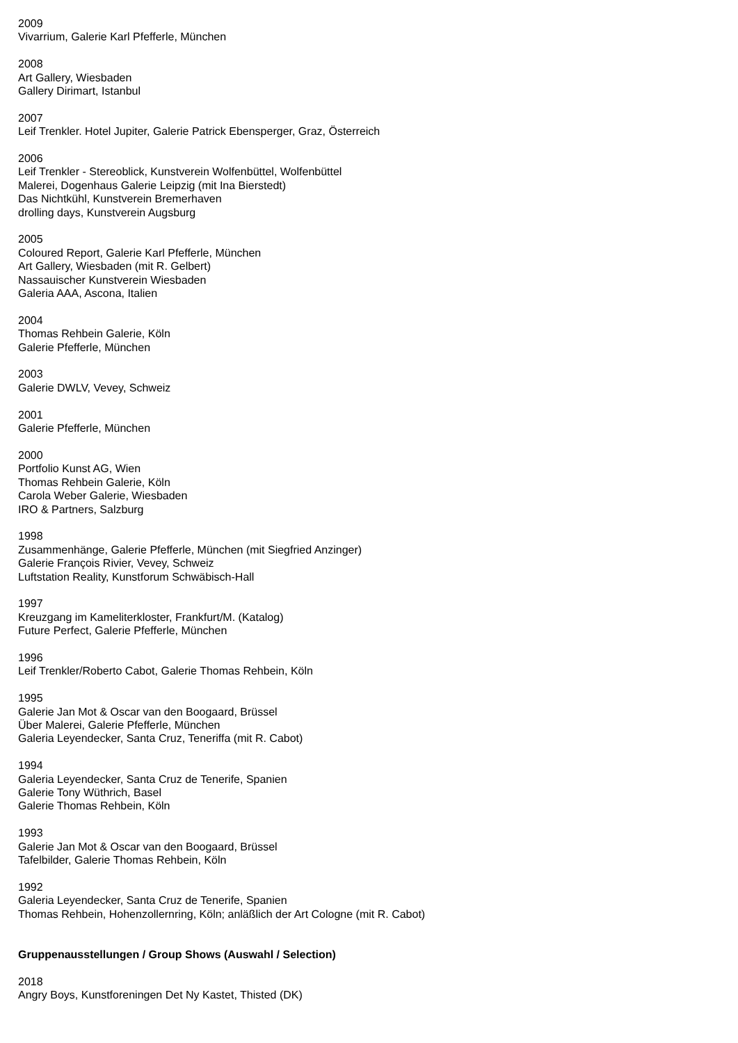2009
Vivarrium, Galerie Karl Pfefferle, München
2008
Art Gallery, Wiesbaden
Gallery Dirimart, Istanbul
2007
Leif Trenkler. Hotel Jupiter, Galerie Patrick Ebensperger, Graz, Österreich
2006
Leif Trenkler - Stereoblick, Kunstverein Wolfenbüttel, Wolfenbüttel
Malerei, Dogenhaus Galerie Leipzig (mit Ina Bierstedt)
Das Nichtkühl, Kunstverein Bremerhaven
drolling days, Kunstverein Augsburg
2005
Coloured Report, Galerie Karl Pfefferle, München
Art Gallery, Wiesbaden (mit R. Gelbert)
Nassauischer Kunstverein Wiesbaden
Galeria AAA, Ascona, Italien
2004
Thomas Rehbein Galerie, Köln
Galerie Pfefferle, München
2003
Galerie DWLV, Vevey, Schweiz
2001
Galerie Pfefferle, München
2000
Portfolio Kunst AG, Wien
Thomas Rehbein Galerie, Köln
Carola Weber Galerie, Wiesbaden
IRO & Partners, Salzburg
1998
Zusammenhänge, Galerie Pfefferle, München (mit Siegfried Anzinger)
Galerie François Rivier, Vevey, Schweiz
Luftstation Reality, Kunstforum Schwäbisch-Hall
1997
Kreuzgang im Kameliterkloster, Frankfurt/M. (Katalog)
Future Perfect, Galerie Pfefferle, München
1996
Leif Trenkler/Roberto Cabot, Galerie Thomas Rehbein, Köln
1995
Galerie Jan Mot & Oscar van den Boogaard, Brüssel
Über Malerei, Galerie Pfefferle, München
Galeria Leyendecker, Santa Cruz, Teneriffa (mit R. Cabot)
1994
Galeria Leyendecker, Santa Cruz de Tenerife, Spanien
Galerie Tony Wüthrich, Basel
Galerie Thomas Rehbein, Köln
1993
Galerie Jan Mot & Oscar van den Boogaard, Brüssel
Tafelbilder, Galerie Thomas Rehbein, Köln
1992
Galeria Leyendecker, Santa Cruz de Tenerife, Spanien
Thomas Rehbein, Hohenzollernring, Köln; anläßlich der Art Cologne (mit R. Cabot)
Gruppenausstellungen / Group Shows (Auswahl / Selection)
2018
Angry Boys, Kunstforeningen Det Ny Kastet, Thisted (DK)